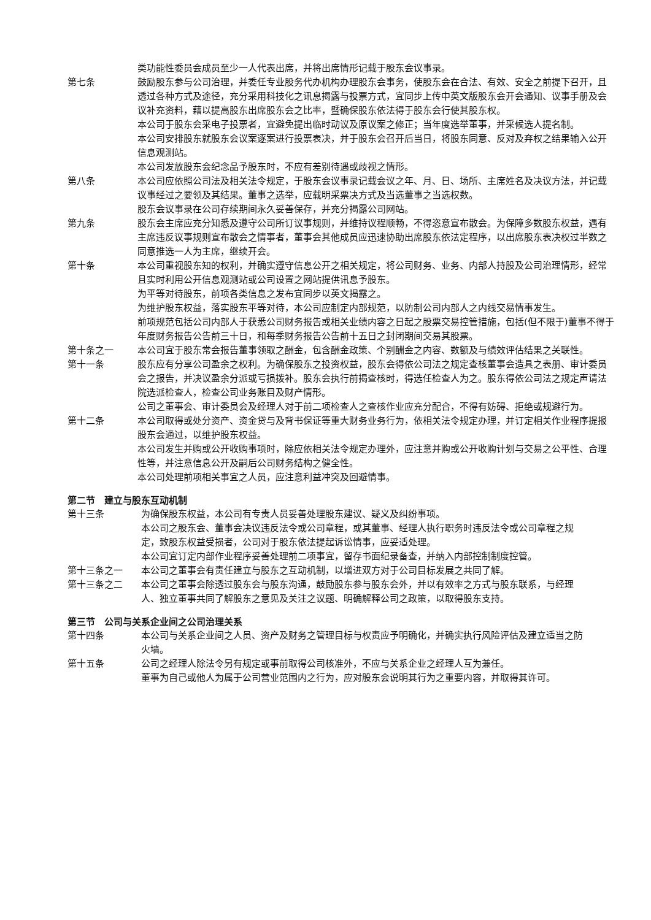类功能性委员会成员至少一人代表出席，并将出席情形记载于股东会议事录。
第七条 鼓励股东参与公司治理，并委任专业股务代办机构办理股东会事务，使股东会在合法、有效、安全之前提下召开，且透过各种方式及途径，充分采用科技化之讯息揭露与投票方式，宜同步上传中英文版股东会开会通知、议事手册及会议补充资料，藉以提高股东出席股东会之比率，暨确保股东依法得于股东会行使其股东权。
本公司于股东会采电子投票者，宜避免提出临时动议及原议案之修正；当年度选举董事，并采候选人提名制。
本公司安排股东就股东会议案逐案进行投票表决，并于股东会召开后当日，将股东同意、反对及弃权之结果输入公开信息观测站。
本公司发放股东会纪念品予股东时，不应有差别待遇或歧视之情形。
第八条 本公司应依照公司法及相关法令规定，于股东会议事录记载会议之年、月、日、场所、主席姓名及决议方法，并记载议事经过之要领及其结果。董事之选举，应载明采票决方式及当选董事之当选权数。
股东会议事录在公司存续期间永久妥善保存，并充分揭露公司网站。
第九条 股东会主席应充分知悉及遵守公司所订议事规则，并维持议程顺畅，不得恣意宣布散会。为保障多数股东权益，遇有主席违反议事规则宣布散会之情事者，董事会其他成员应迅速协助出席股东依法定程序，以出席股东表决权过半数之同意推选一人为主席，继续开会。
第十条 本公司重视股东知的权利，并确实遵守信息公开之相关规定，将公司财务、业务、内部人持股及公司治理情形，经常且实时利用公开信息观测站或公司设置之网站提供讯息予股东。
为平等对待股东，前项各类信息之发布宜同步以英文揭露之。
为维护股东权益，落实股东平等对待，本公司应制定内部规范，以防制公司内部人之内线交易情事发生。
前项规范包括公司内部人于获悉公司财务报告或相关业绩内容之日起之股票交易控管措施，包括(但不限于)董事不得于年度财务报告公告前三十日，和每季财务报告公告前十五日之封闭期间交易其股票。
第十条之一 本公司宜于股东常会报告董事领取之酬金，包含酬金政策、个别酬金之内容、数额及与绩效评估结果之关联性。
第十一条 股东应有分享公司盈余之权利。为确保股东之投资权益，股东会得依公司法之规定查核董事会造具之表册、审计委员会之报告，并决议盈余分派或亏损拨补。股东会执行前揭查核时，得选任检查人为之。股东得依公司法之规定声请法院选派检查人，检查公司业务账目及财产情形。
公司之董事会、审计委员会及经理人对于前二项检查人之查核作业应充分配合，不得有妨碍、拒绝或规避行为。
第十二条 本公司取得或处分资产、资金贷与及背书保证等重大财务业务行为，依相关法令规定办理，并订定相关作业程序提报股东会通过，以维护股东权益。
本公司发生并购或公开收购事项时，除应依相关法令规定办理外，应注意并购或公开收购计划与交易之公平性、合理性等，并注意信息公开及嗣后公司财务结构之健全性。
本公司处理前项相关事宜之人员，应注意利益冲突及回避情事。
第二节　建立与股东互动机制
第十三条 为确保股东权益，本公司有专责人员妥善处理股东建议、疑义及纠纷事项。
本公司之股东会、董事会决议违反法令或公司章程，或其董事、经理人执行职务时违反法令或公司章程之规定，致股东权益受损者，公司对于股东依法提起诉讼情事，应妥适处理。
本公司宜订定内部作业程序妥善处理前二项事宜，留存书面纪录备查，并纳入内部控制制度控管。
第十三条之一 本公司之董事会有责任建立与股东之互动机制，以增进双方对于公司目标发展之共同了解。
第十三条之二 本公司之董事会除透过股东会与股东沟通，鼓励股东参与股东会外，并以有效率之方式与股东联系，与经理人、独立董事共同了解股东之意见及关注之议题、明确解释公司之政策，以取得股东支持。
第三节　公司与关系企业间之公司治理关系
第十四条 本公司与关系企业间之人员、资产及财务之管理目标与权责应予明确化，并确实执行风险评估及建立适当之防火墙。
第十五条 公司之经理人除法令另有规定或事前取得公司核准外，不应与关系企业之经理人互为兼任。
董事为自己或他人为属于公司营业范围内之行为，应对股东会说明其行为之重要内容，并取得其许可。